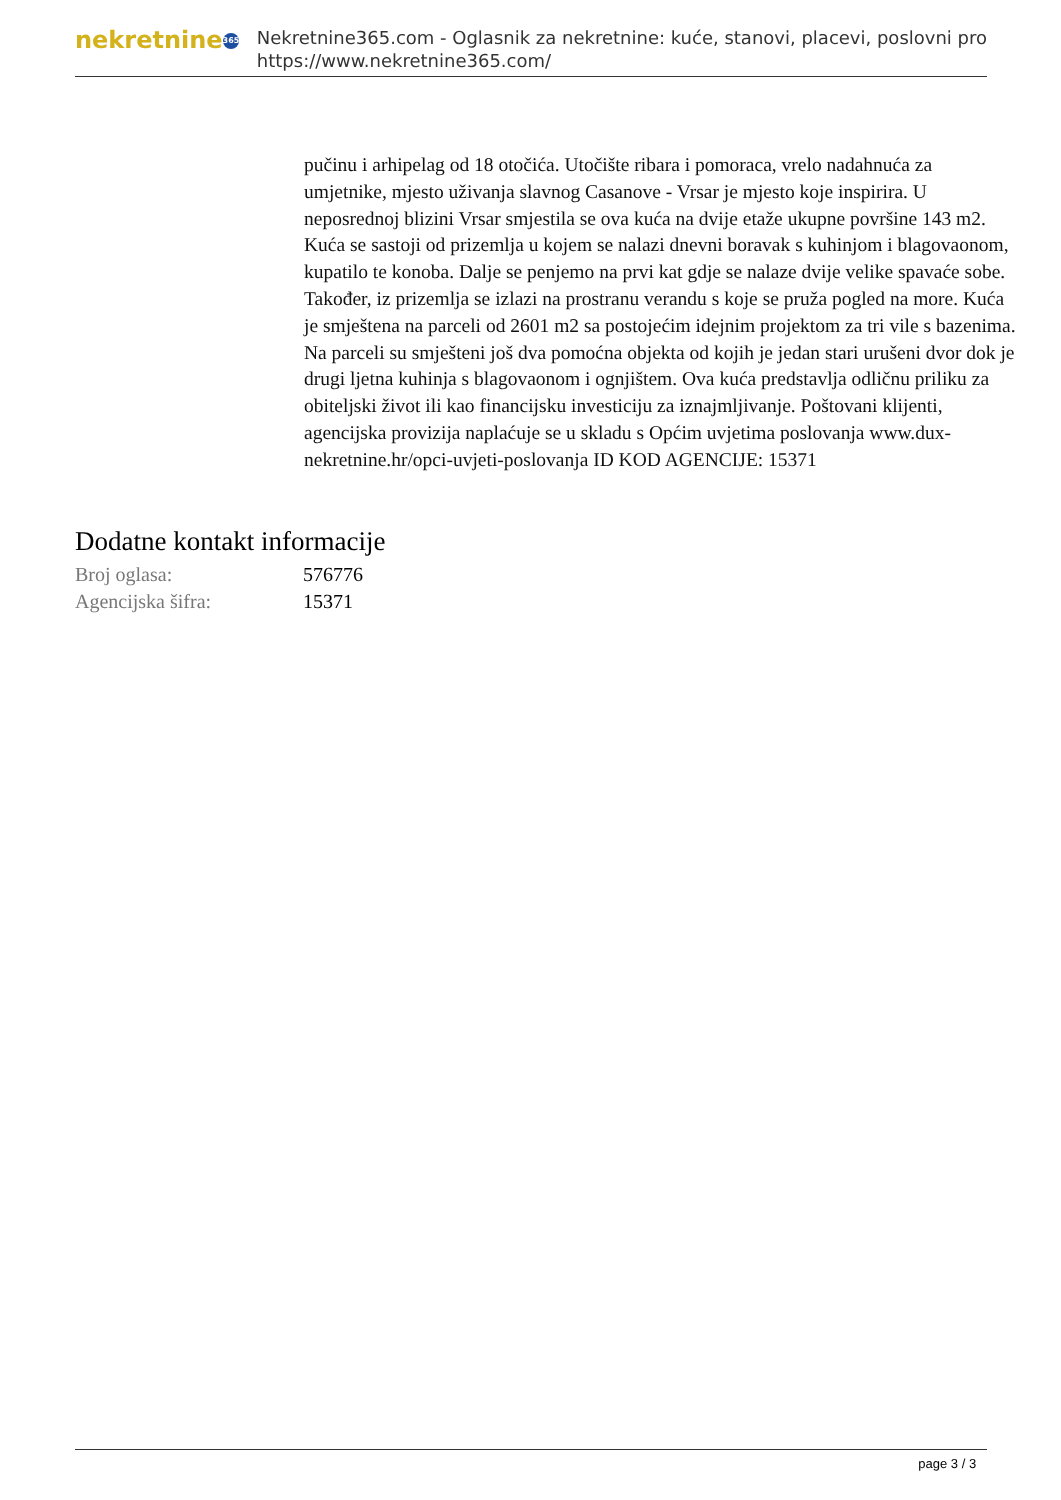nekretnine 365
Nekretnine365.com - Oglasnik za nekretnine: kuće, stanovi, placevi, poslovni pro
https://www.nekretnine365.com/
pučinu i arhipelag od 18 otočića. Utočište ribara i pomoraca, vrelo nadahnuća za umjetnike, mjesto uživanja slavnog Casanove - Vrsar je mjesto koje inspirira. U neposrednoj blizini Vrsar smjestila se ova kuća na dvije etaže ukupne površine 143 m2. Kuća se sastoji od prizemlja u kojem se nalazi dnevni boravak s kuhinjom i blagovaonom, kupatilo te konoba. Dalje se penjemo na prvi kat gdje se nalaze dvije velike spavaće sobe. Također, iz prizemlja se izlazi na prostranu verandu s koje se pruža pogled na more. Kuća je smještena na parceli od 2601 m2 sa postojećim idejnim projektom za tri vile s bazenima. Na parceli su smješteni još dva pomoćna objekta od kojih je jedan stari urušeni dvor dok je drugi ljetna kuhinja s blagovaonom i ognjištem. Ova kuća predstavlja odličnu priliku za obiteljski život ili kao financijsku investiciju za iznajmljivanje. Poštovani klijenti, agencijska provizija naplaćuje se u skladu s Općim uvjetima poslovanja www.dux-nekretnine.hr/opci-uvjeti-poslovanja ID KOD AGENCIJE: 15371
Dodatne kontakt informacije
| Broj oglasa: | 576776 |
| Agencijska šifra: | 15371 |
page 3 / 3